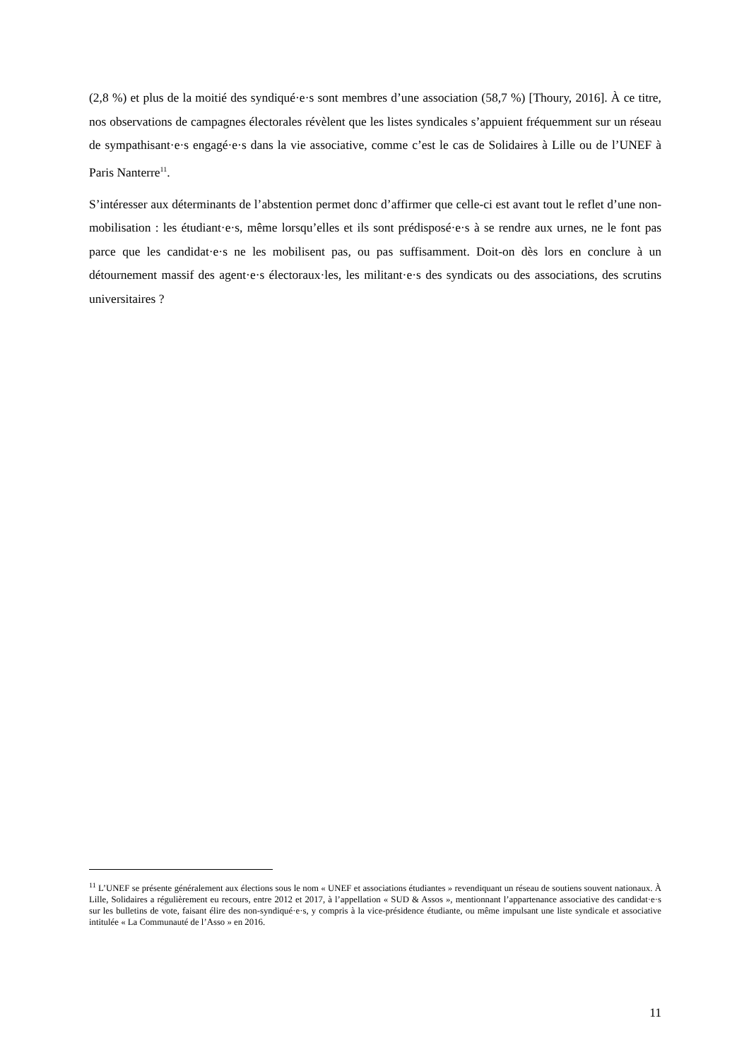(2,8 %) et plus de la moitié des syndiqué·e·s sont membres d’une association (58,7 %) [Thoury, 2016]. À ce titre, nos observations de campagnes électorales révèlent que les listes syndicales s’appuient fréquemment sur un réseau de sympathisant·e·s engagé·e·s dans la vie associative, comme c’est le cas de Solidaires à Lille ou de l’UNEF à Paris Nanterre<sup>11</sup>.
S’intéresser aux déterminants de l’abstention permet donc d’affirmer que celle-ci est avant tout le reflet d’une non-mobilisation : les étudiant·e·s, même lorsqu’elles et ils sont prédisposé·e·s à se rendre aux urnes, ne le font pas parce que les candidat·e·s ne les mobilisent pas, ou pas suffisamment. Doit-on dès lors en conclure à un détournement massif des agent·e·s électoraux·les, les militant·e·s des syndicats ou des associations, des scrutins universitaires ?
<sup>11</sup> L’UNEF se présente généralement aux élections sous le nom « UNEF et associations étudiantes » revendiquant un réseau de soutiens souvent nationaux. À Lille, Solidaires a régulièrement eu recours, entre 2012 et 2017, à l’appellation « SUD & Assos », mentionnant l’appartenance associative des candidat·e·s sur les bulletins de vote, faisant élire des non-syndiqué·e·s, y compris à la vice-présidence étudiante, ou même impulsant une liste syndicale et associative intitulée « La Communauté de l’Asso » en 2016.
11